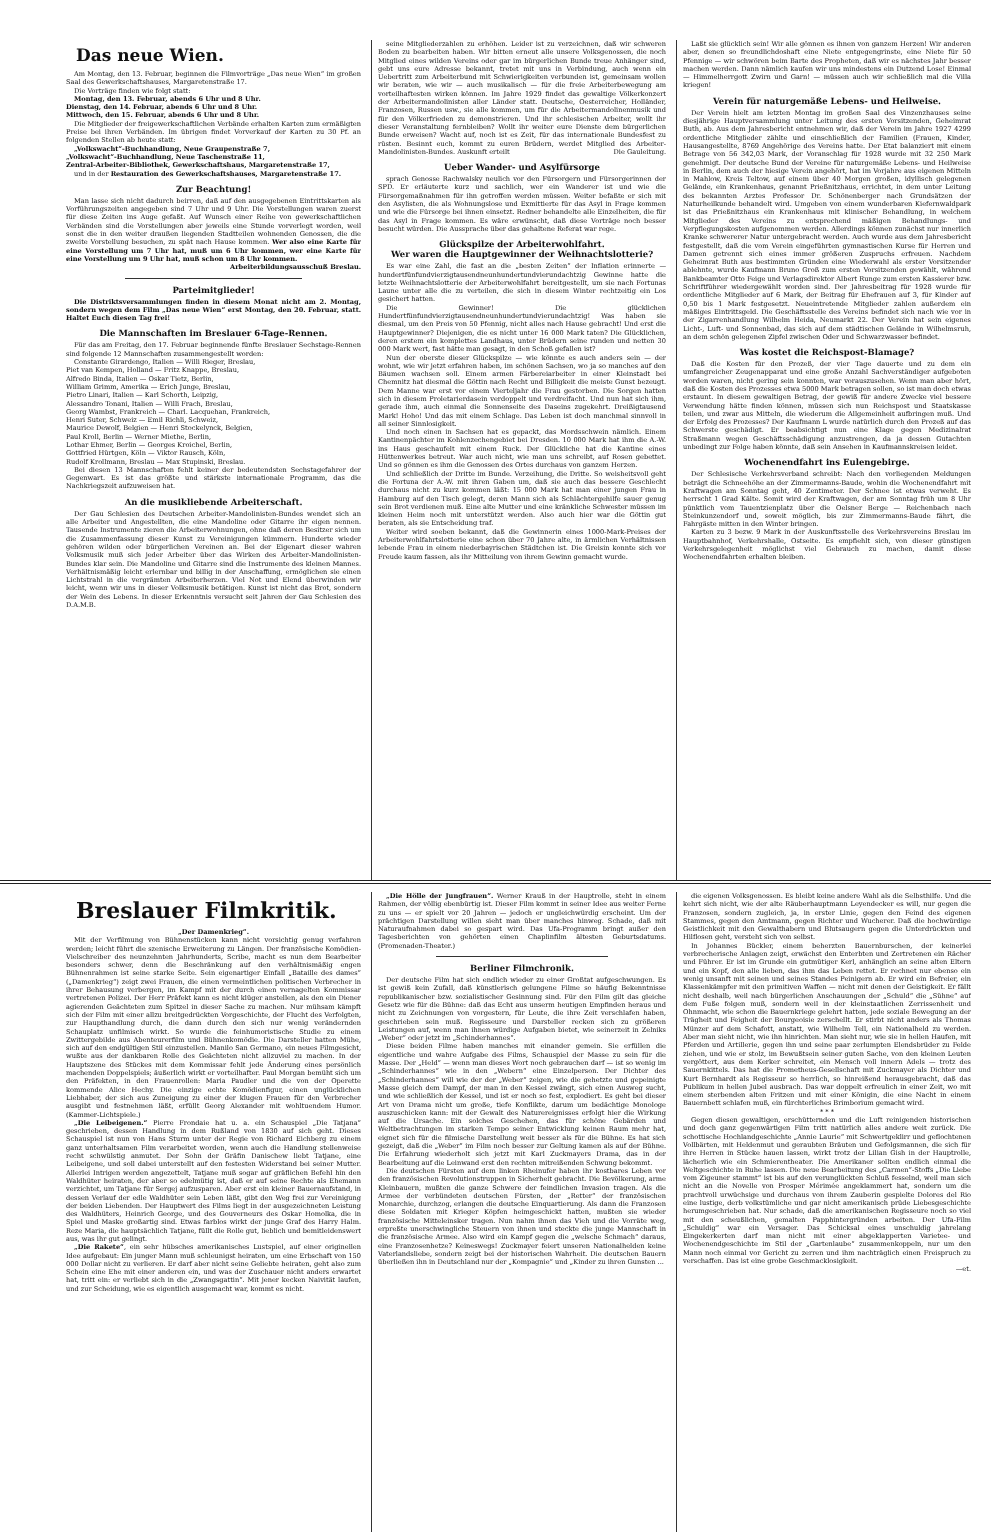Das neue Wien.
Am Montag, den 13. Februar, beginnen die Filmvorträge „Das neue Wien“ im großen Saal des Gewerkschaftshauses, Margaretenstraße 17.
Die Vorträge finden wie folgt statt:
Montag, den 13. Februar, abends 6 Uhr und 8 Uhr.
Dienstag, den 14. Februar, abends 6 Uhr und 8 Uhr.
Mittwoch, den 15. Februar, abends 6 Uhr und 8 Uhr.
Die Mitglieder der freigewerkschaftlichen Verbände erhalten Karten zum ermäßigten Preise bei ihren Verbänden. Im übrigen findet Vorverkauf der Karten zu 30 Pf. an folgenden Stellen ab heute statt:
„Volkswacht“-Buchhandlung, Neue Graupenstraße 7,
„Volkswacht“-Buchhandlung, Neue Taschenstraße 11,
Zentral-Arbeiter-Bibliothek, Gewerkschaftshaus, Margaretenstraße 17,
und in der Restauration des Gewerkschaftshauses, Margaretenstraße 17.
Zur Beachtung!
Man lasse sich nicht dadurch beirren, daß auf den ausgegebenen Eintrittskarten als Vorführungszeiten angegeben sind 7 Uhr und 9 Uhr. Die Vorstellungen waren zuerst für diese Zeiten ins Auge gefaßt. Auf Wunsch einer Reihe von gewerkschaftlichen Verbänden sind die Vorstellungen aber jeweils eine Stunde vorverlegt worden, weil sonst die in den weiter draußen liegenden Stadtteilen wohnenden Genossen, die die zweite Vorstellung besuchen, zu spät nach Hause kommen. Wer also eine Karte für eine Vorstellung um 7 Uhr hat, muß um 6 Uhr kommen, wer eine Karte für eine Vorstellung um 9 Uhr hat, muß schon um 8 Uhr kommen.
Arbeiterbildungsausschuß Breslau.
Parteimitglieder!
Die Distriktsversammlungen finden in diesem Monat nicht am 2. Montag, sondern wegen dem Film „Das neue Wien“ erst Montag, den 20. Februar, statt. Haltet Euch diesen Tag frei!
Die Mannschaften im Breslauer 6-Tage-Rennen.
Für das am Freitag, den 17. Februar beginnende fünfte Breslauer Sechstage-Rennen sind folgende 12 Mannschaften zusammengestellt worden:
Constante Girardengo, Italien — Willi Rieger, Breslau,
Piet van Kempen, Holland — Fritz Knappe, Breslau,
Alfredo Binda, Italien — Oskar Tietz, Berlin,
William Grimm, Amerika — Erich Junge, Breslau,
Pietro Linari, Italien — Karl Schorth, Leipzig,
Alessandro Tonani, Italien — Willi Frach, Breslau,
Georg Wambst, Frankreich — Charl. Lacquehan, Frankreich,
Henri Suter, Schweiz — Emil Richli, Schweiz,
Maurice Dewolf, Belgien — Henri Stockelynck, Belgien,
Paul Kroll, Berlin — Werner Miethe, Berlin,
Lothar Ehmer, Berlin — Georges Kroichel, Berlin,
Gottfried Hürtgen, Köln — Viktor Rausch, Köln,
Rudolf Krollmann, Breslau — Max Stupinski, Breslau.
Bei diesen 13 Mannschaften fehlt keiner der bedeutendsten Sechstagefahrer der Gegenwart. Es ist das größte und stärkste internationale Programm, das die Nachkriegszeit aufzuweisen hat.
An die musikliebende Arbeiterschaft.
Der Gau Schlesien des Deutschen Arbeiter-Mandolinisten-Bundes wendet sich an alle Arbeiter und Angestellten, die eine Mandoline oder Gitarre ihr eigen nennen. Tausende Instrumente zieren die Arbeiterwohnungen, ohne daß deren Besitzer sich um die Zusammenfassung dieser Kunst zu Vereinigungen kümmern. Hunderte wieder gehören wilden oder bürgerlichen Vereinen an. Bei der Eigenart dieser wahren Volksmusik muß sich jeder Arbeiter über das Wirken des Arbeiter-Mandolinisten-Bundes klar sein. Die Mandoline und Gitarre sind die Instrumente des kleinen Mannes. Verhältnismäßig leicht erlernbar und billig in der Anschaffung, ermöglichen sie einen Lichtstrahl in die vergrämten Arbeiterherzen. Viel Not und Elend überwinden wir leicht, wenn wir uns in dieser Volksmusik betätigen. Kunst ist nicht das Brot, sondern der Wein des Lebens. In dieser Erkenntnis versucht seit Jahren der Gau Schlesien des D.A.M.B.
seine Mitgliederzahlen zu erhöhen. Leider ist zu verzeichnen, daß wir schweren Boden zu bearbeiten haben. Wir bitten erneut alle unsere Volksgenossen, die noch Mitglied eines wilden Vereins oder gar im bürgerlichen Bunde treue Anhänger sind, gebt uns eure Adresse bekannt, tretet mit uns in Verbindung, auch wenn ein Uebertritt zum Arbeiterbund mit Schwierigkeiten verbunden ist, gemeinsam wollen wir beraten, wie wir — auch musikalisch — für die freie Arbeiterbewegung am vorteilhaftesten wirken können. Im Jahre 1929 findet das gewaltige Völkerkonzert der Arbeitermandolinisten aller Länder statt. Deutsche, Oesterreicher, Holländer, Franzosen, Russen usw., sie alle kommen, um für die Arbeitermandolinenmusik und für den Völkerfrieden zu demonstrieren. Und ihr schlesischen Arbeiter, wollt ihr dieser Veranstaltung fernbleiben? Wollt ihr weiter eure Dienste dem bürgerlichen Bunde erweisen? Wacht auf, noch ist es Zeit, für das internationale Bundesfest zu rüsten. Besinnt euch, kommt zu euren Brüdern, werdet Mitglied des Arbeiter-Mandolinisten-Bundes. Auskunft erteilt Die Gauleitung.
Ueber Wander- und Asylfürsorge
sprach Genosse Rachwalsky neulich vor den Fürsorgern und Fürsorgerinnen der SPD. Er erläuterte kurz und sachlich, wer ein Wanderer ist und wie die Fürsorgemaßnahmen für ihn getroffen werden müssen. Weiter befaßte er sich mit den Asylisten, die als Wohnungslose und Exmittierte für das Asyl in Frage kommen und wie die Fürsorge bei ihnen einsetzt. Redner behandelte alle Einzelheiten, die für das Asyl in Frage kommen. Es wäre erwünscht, daß diese Vorträge noch besser besucht würden. Die Aussprache über das gehaltene Referat war rege.
Glückspilze der Arbeiterwohlfahrt.
Wer waren die Hauptgewinner der Weihnachtslotterie?
Es war eine Zahl, die fast an die „besten Zeiten“ der Inflation erinnerte — hundertfünfundvierzigtausendneunhundertundvierundachtzig Gewinne hatte die letzte Weihnachtslotterie der Arbeiterwohlfahrt bereitgestellt, um sie nach Fortunas Laune unter alle die zu verteilen, die sich in diesem Winter rechtzeitig ein Los gesichert hatten.
Die Gewinner! Die glücklichen Hundertfünfundvierzigtausendneunhundertundvierundachtzig! Was haben sie diesmal, um den Preis von 50 Pfennig, nicht alles nach Hause gebracht! Und erst die Hauptgewinner? Diejenigen, die es nicht unter 16 000 Mark taten? Die Glücklichen, deren erstem ein komplettes Landhaus, unter Brüdern seine runden und netten 30 000 Mark wert, fast hätte man gesagt, in den Schoß gefallen ist?
Nun der oberste dieser Glückspilze — wie könnte es auch anders sein — der wohnt, wie wir jetzt erfahren haben, im schönen Sachsen, wo ja so manches auf den Bäumen wachsen soll. Einem armen Färbereiarbeiter in einer Kleinstadt bei Chemnitz hat diesmal die Göttin nach Recht und Billigkeit die meiste Gunst bezeugt. Dem Manne war erst vor einem Vierteljahr die Frau gestorben. Die Sorgen hatten sich in diesem Proletarierdasein verdoppelt und verdreifacht. Und nun hat sich ihm, gerade ihm, auch einmal die Sonnenseite des Daseins zugekehrt. Dreißigtausend Mark! Hoho! Und das mit einem Schlage. Das Leben ist doch manchmal sinnvoll in all seiner Sinnlosigkeit.
Und noch einen in Sachsen hat es gepackt, das Mordsschwein nämlich. Einem Kantinenpächter im Kohlenzechengebiet bei Dresden. 10 000 Mark hat ihm die A.-W. ins Haus geschaufelt mit einem Ruck. Der Glückliche hat die Kantine eines Hüttenwerkes betreut. War auch nicht, wie man uns schreibt, auf Rosen gebettet. Und so gönnen es ihm die Genossen des Ortes durchaus von ganzem Herzen.
Und schließlich der Dritte im Bunde. Verzeihung, die Dritte. So weisheitsvoll geht die Fortuna der A.-W. mit ihren Gaben um, daß sie auch das bessere Geschlecht durchaus nicht zu kurz kommen läßt: 15 000 Mark hat man einer jungen Frau in Hamburg auf den Tisch gelegt, deren Mann sich als Schlächtergehilfe sauer genug sein Brot verdienen muß. Eine alte Mutter und eine kränkliche Schwester müssen im kleinen Heim noch mit unterstützt werden. Also auch hier war die Göttin gut beraten, als sie Entscheidung traf.
Weiter wird soeben bekannt, daß die Gewinnerin eines 1000-Mark-Preises der Arbeiterwohlfahrtslotterie eine schon über 70 Jahre alte, in ärmlichen Verhältnissen lebende Frau in einem niederbayrischen Städtchen ist. Die Greisin konnte sich vor Freude kaum fassen, als ihr Mitteilung von ihrem Gewinn gemacht wurde.
Laßt sie glücklich sein! Wir alle gönnen es ihnen von ganzem Herzen! Wir anderen aber, denen so freundlichdoshaft eine Niete entgegengrinste, eine Niete für 50 Pfennige — wir schwören beim Barte des Propheten, daß wir es nächstes Jahr besser machen werden. Dann nämlich kaufen wir uns mindestens ein Dutzend Lose! Einmal — Himmelherrgott Zwirn und Garn! — müssen auch wir schließlich mal die Villa kriegen!
Verein für naturgemäße Lebens- und Heilweise.
Der Verein hielt am letzten Montag im großen Saal des Vinzenzhauses seine diesjährige Hauptversammlung unter Leitung des ersten Vorsitzenden, Geheimrat Buth, ab. Aus dem Jahresbericht entnehmen wir, daß der Verein im Jahre 1927 4299 ordentliche Mitglieder zählte und einschließlich der Familien (Frauen, Kinder, Hausangestellte, 8769 Angehörige des Vereins hatte. Der Etat balanziert mit einem Betrage von 56 342,03 Mark, der Voranschlag für 1928 wurde mit 32 250 Mark genehmigt. Der deutsche Bund der Vereine für naturgemäße Lebens- und Heilweise in Berlin, dem auch der hiesige Verein angehört, hat im Vorjahre aus eigenen Mitteln in Mahlow, Kreis Teltow, auf einem über 40 Morgen großen, idyllisch gelegenen Gelände, ein Krankenhaus, genannt Prießnitzhaus, errichtet, in dem unter Leitung des bekannten Arztes Professor Dr. Schönenberger nach Grundsätzen der Naturheilkunde behandelt wird. Umgeben von einem wunderbaren Kiefernwaldpark ist das Prießnitzhaus ein Krankenhaus mit klinischer Behandlung, in welchem Mitglieder des Vereins zu entsprechend mäßigen Behandlungs- und Verpflegungskosten aufgenommen werden. Allerdings können zunächst nur innerlich Kranke schwererer Natur untergebracht werden. Auch wurde aus dem Jahresbericht festgestellt, daß die vom Verein eingeführten gymnastischen Kurse für Herren und Damen getrennt sich eines immer größeren Zuspruchs erfreuen. Nachdem Geheimrat Buth aus bestimmten Gründen eine Wiederwahl als erster Vorsitzender ablehnte, wurde Kaufmann Bruno Groß zum ersten Vorsitzenden gewählt, während Bankbeamter Otto Feige und Verlagsdirektor Albert Runge zum ersten Kassierer bzw. Schriftführer wiedergewählt worden sind. Der Jahresbeitrag für 1928 wurde für ordentliche Mitglieder auf 6 Mark, der Beitrag für Ehefrauen auf 3, für Kinder auf 0,50 bis 1 Mark festgesetzt. Neueintretende Mitglieder zahlen außerdem ein mäßiges Eintrittsgeld. Die Geschäftsstelle des Vereins befindet sich nach wie vor in der Zigarrenhandlung Wilhelm Heida, Neumarkt 22. Der Verein hat sein eigenes Licht-, Luft- und Sonnenbad, das sich auf dem städtischen Gelände in Wilhelmsruh, an dem schön gelegenen Zipfel zwischen Oder und Schwarzwasser befindet.
Was kostet die Reichspost-Blamage?
Daß die Kosten für den Prozeß, der vier Tage dauerte und zu dem ein umfangreicher Zeugenapparat und eine große Anzahl Sachverständiger aufgeboten worden waren, nicht gering sein konnten, war vorauszusehen. Wenn man aber hört, daß die Kosten des Prozesses etwa 5000 Mark betragen sollen, so ist man doch etwas erstaunt. In diesem gewaltigen Betrag, der gewiß für andere Zwecke viel bessere Verwendung hätte finden können, müssen sich nun Reichspost und Staatskasse teilen, und zwar aus Mitteln, die wiederum die Allgemeinheit aufbringen muß. Und der Erfolg des Prozesses? Der Kaufmann L wurde natürlich durch den Prozeß auf das Schwerste geschädigt. Er beabsichtigt nun eine Klage gegen Medizinalrat Straßmann wegen Geschäftsschädigung anzustrengen, da ja dessen Gutachten unbedingt zur Folge haben könnte, daß sein Ansehen in Kaufmannskreisen leidet.
Wochenendfahrt ins Eulengebirge.
Der Schlesische Verkehrsverband schreibt: Nach den vorliegenden Meldungen beträgt die Schneehöhe an der Zimmermanns-Baude, wohin die Wochenendfahrt mit Kraftwagen am Sonntag geht, 40 Zentimeter. Der Schnee ist etwas verweht. Es herrscht 1 Grad Kälte. Somit wird der Kraftwagen, der am Sonntag früh um 8 Uhr pünktlich vom Tauentzienplatz über die Oelsner Berge — Reichenbach nach Steinkunzendorf und, soweit möglich, bis zur Zimmermanns-Baude fährt, die Fahrgäste mitten in den Winter bringen.
Karten zu 3 bezw. 9 Mark in der Auskunftsstelle des Verkehrsvereins Breslau im Hauptbahnhof, Verkehrshalle, Ostseite. Es empfiehlt sich, von dieser günstigen Verkehrsgelegenheit möglichst viel Gebrauch zu machen, damit diese Wochenendfahrten erhalten bleiben.
Breslauer Filmkritik.
„Der Damenkrieg“.
Mit der Verfilmung von Bühnenstücken kann nicht vorsichtig genug verfahren werden; leicht führt die szenische Erweiterung zu Längen. Der französische Komödien-Vielschreiber des neunzehnten Jahrhunderts, Scribe, macht es nun dem Bearbeiter besonders schwer, denn die Beschränkung auf den verhältnismäßig engen Bühnenrahmen ist seine starke Seite. Sein eigenartiger Einfall „Bataille des dames“ („Damenkrieg“) zeigt zwei Frauen, die einen vermeintlichen politischen Verbrecher in ihrer Behausung verbergen, im Kampf mit der durch einen vernagelten Kommissar vertretenen Polizei. Der Herr Präfekt kann es nicht klüger anstellen, als den ein Diener agierenden Geächteten zum Spitzel in dieser Sache zu machen. Nur mühsam kämpft sich der Film mit einer allzu breitgedrückten Vorgeschichte, der Flucht des Verfolgten, zur Haupthandlung durch, die dann durch den sich nur wenig verändernden Schauplatz unfilmisch wirkt. So wurde die feinhumoristische Studie zu einem Zwittergebilde aus Abenteurerfilm und Bühnenkomödie. Die Darsteller hatten Mühe, sich auf den endgültigen Stil einzustellen. Manilo San Germano, ein neues Filmgesicht, wußte aus der dankbaren Rolle des Geächteten nicht allzuviel zu machen. In der Hauptszene des Stückes mit dem Kommissar fehlt jede Änderung eines persönlich machenden Doppelspiels; äußerlich wirkt er vorteilhafter. Paul Morgan bemüht sich um den Präfekten, in den Frauenrollen: Maria Paudler und die von der Operette kommende Alice Hechy. Die einzige echte Komödienfigur, einen unglücklichen Liebhaber, der sich aus Zuneigung zu einer der klugen Frauen für den Verbrecher ausgibt und festnehmen läßt, erfüllt Georg Alexander mit wohltuendem Humor. (Kammer-Lichtspiele.)
„Die Leibeigenen.“ Pierre Frondaie hat u. a. ein Schauspiel „Die Tatjana“ geschrieben, dessen Handlung in dem Rußland von 1830 auf sich geht. Dieses Schauspiel ist nun von Hans Sturm unter der Regie von Richard Eichberg zu einem ganz unterhaltsamen Film verarbeitet worden, wenn auch die Handlung stellenweise recht schwülstig anmutet. Der Sohn der Gräfin Danischew liebt Tatjane, eine Leibeigene, und soll dabei unterstellt auf den festesten Widerstand bei seiner Mutter. Allerlei Intrigen werden angezettelt, Tatjane muß sogar auf gräflichen Befehl hin den Waldhüter heiraten, der aber so edelmütig ist, daß er auf seine Rechte als Ehemann verzichtet, um Tatjane für Sergej aufzusparen. Aber erst ein kleiner Bauernaufstand, in dessen Verlauf der edle Waldhüter sein Leben läßt, gibt den Weg frei zur Vereinigung der beiden Liebenden. Der Hauptwert des Films liegt in der ausgezeichneten Leistung des Waldhüters, Heinrich George, und des Gouverneurs des Oskar Homolka, die in Spiel und Maske großartig sind. Etwas farblos wirkt der junge Graf des Harry Halm. Reze Maria, die hauptsächlich Tatjane, füllt die Rolle gut, lieblich und bemitleidenswert aus, was ihr gut gelingt.
„Die Rakete“, ein sehr hübsches amerikanisches Lustspiel, auf einer originellen Idee aufgebaut: Ein junger Mann muß schleunigst heiraten, um eine Erbschaft von 150 000 Dollar nicht zu verlieren. Er darf aber nicht seine Geliebte heiraten, geht also zum Schein eine Ehe mit einer anderen ein, und was der Zuschauer nicht anders erwartet hat, tritt ein: er verliebt sich in die „Zwangsgattin“. Mit jener kecken Naivität laufen, und zur Scheidung, wie es eigentlich ausgemacht war, kommt es nicht.
„Die Hölle der Jungfrauen“. Werner Krauß in der Hauptrolle, steht in einem Rahmen, der völlig ebenbürtig ist. Dieser Film kommt in seiner Idee aus weiter Ferne zu uns — er spielt vor 20 Jahren — jedoch er ungleichwürdig erscheint. Um der prächtigen Darstellung willen sieht man über manches hinweg. Schade, daß mit Naturaufnahmen dabei so gespart wird. Das Ufa-Programm bringt außer den Tagesberichten von gehörten einen Chaplinfilm ältesten Geburtsdatums. (Promenaden-Theater.)
Berliner Filmchronik.
Der deutsche Film hat sich endlich wieder zu einer Großtat aufgeschwungen. Es ist gewiß kein Zufall, daß künstlerisch gelungene Filme so häufig Bekenntnisse republikanischer bzw. sozialistischer Gesinnung sind. Für den Film gilt das gleiche Gesetz wie für die Bühne: daß das Echt aus unserm heutigen Empfinden heraus und nicht zu Zeichnungen von vorgestern, für Leute, die ihre Zeit verschlafen haben, geschrieben sein muß. Regisseure und Darsteller recken sich zu größeren Leistungen auf, wenn man ihnen würdige Aufgaben bietet, wie seinerzeit in Zelniks „Weber“ oder jetzt im „Schinderhannes“.
Diese beiden Filme haben manches mit einander gemein. Sie erfüllen die eigentliche und wahre Aufgabe des Films, Schauspiel der Masse zu sein für die Masse. Der „Held“ — wenn man dieses Wort noch gebrauchen darf — ist so wenig im „Schinderhannes“ wie in den „Webern“ eine Einzelperson. Der Dichter des „Schinderhannes“ will wie der der „Weber“ zeigen, wie die gehetzte und gepeinigte Masse gleich dem Dampf, der man in den Kessel zwängt, sich einen Ausweg sucht, und wie schließlich der Kessel, und ist er noch so fest, explodiert. Es geht bei dieser Art von Drama nicht um große, tiefe Konflikte, darum um bedächtige Monologe auszuschicken kann: mit der Gewalt des Naturereignisses erfolgt hier die Wirkung auf die Ursache. Ein solches Geschehen, das für schöne Gebärden und Weltbetrachtungen im starken Tempo seiner Entwicklung keinen Raum mehr hat, eignet sich für die filmische Darstellung weit besser als für die Bühne. Es hat sich gezeigt, daß die „Weber“ im Film noch besser zur Geltung kamen als auf der Bühne. Die Erfahrung wiederholt sich jetzt mit Karl Zuckmayers Drama, das in der Bearbeitung auf die Leinwand erst den rechten mitreißenden Schwung bekommt.
Die deutschen Fürsten auf dem linken Rheinufer haben ihr kostbares Leben vor den französischen Revolutionstruppen in Sicherheit gebracht. Die Bevölkerung, arme Kleinbauern, mußten die ganze Schwere der feindlichen Invasion tragen. Als die Armee der verbündeten deutschen Fürsten, der „Retter“ der französischen Monarchie, durchzog, erlangen die deutsche Einquartierung. Als dann die Franzosen diese Soldaten mit Krieger Köpfen heimgeschickt hatten, mußten sie wieder französische Mitteleinsker tragen. Nun nahm ihnen das Vieh und die Vorräte weg, erpreßte unerschwingliche Steuern von ihnen und steckte die junge Mannschaft in die französische Armee. Also wird ein Kampf gegen die „welsche Schmach“ daraus, eine Franzosenhetze? Keineswegs! Zuckmayer feiert unseren Nationalhelden keine Vaterlandsliebe, sondern zeigt bei der historischen Wahrheit. Die deutschen Bauern überließen ihn in Deutschland nur der „Kompagnie“ und „Kinder zu ihren Gunsten ...
die eigenen Volksgenossen. Es bleibt keine andere Wahl als die Selbsthilfe. Und die kehrt sich nicht, wie der alte Räuberhauptmann Leyendecker es will, nur gegen die Franzosen, sondern zugleich, ja, in erster Linie, gegen den Feind des eigenen Stammes, gegen den Amtmann, gegen Richter und Wucherer. Daß die hochwürdige Geistlichkeit mit den Gewalthabern und Blutsaugern gegen die Unterdrückten und Hilflosen geht, versteht sich von selbst.
In Johannes Bückler, einem beherzten Bauernburschen, der keinerlei verbrecherische Anlagen zeigt, erwächst den Enterbten und Zertretenen ein Rächer und Führer. Er ist im Grunde ein gutmütiger Kerl, anhänglich an seine alten Eltern und ein Kopf, den alle lieben, das ihm das Leben rettet. Er rechnet nur ebenso ein wenig unsanft mit seinen und seines Standes Peinigern ab. Er wird ein Befreier, ein Klassenkämpfer mit den primitiven Waffen — nicht mit denen der Geistigkeit. Er fällt nicht deshalb, weil nach bürgerlichen Anschauungen der „Schuld“ die „Sühne“ auf dem Fuße folgen muß, sondern weil in der kleinstaatlichen Zerrissenheit und Ohnmacht, wie schon die Bauernkriege gelehrt hatten, jede soziale Bewegung an der Trägheit und Feigheit der Bourgeoisie zerschellt. Er stirbt nicht anders als Thomas Münzer auf dem Schafott, anstatt, wie Wilhelm Tell, ein Nationalheld zu werden. Aber man sieht nicht, wie ihn hinrichten. Man sieht nur, wie sie in hellen Haufen, mit Pferden und Artillerie, gegen ihn und seine paar zerlumpten Elendsbrüder zu Felde ziehen, und wie er stolz, im Bewußtsein seiner guten Sache, von den kleinen Leuten vergöttert, aus dem Kerker schreitet, ein Mensch voll innern Adels — trotz des Sauernkittels. Das hat die Prometheus-Gesellschaft mit Zuckmayer als Dichter und Kurt Bernhardt als Regisseur so herrlich, so hinreißend herausgebracht, daß das Publikum in hellen Jubel ausbrach. Das war doppelt erfreulich in einer Zeit, wo mit einem sterbenden alten Fritzen und mit einer Königin, die eine Nacht in einem Bauernbett schlafen muß, ein fürchterliches Brimborium gemacht wird.
* * *
Gegen diesen gewaltigen, erschütternden und die Luft reinigenden historischen und doch ganz gegenwärtigen Film tritt natürlich alles andere weit zurück. Die schottische Hochlandgeschichte „Annie Laurie“ mit Schwertgeklirr und geflochtenen Vollbärten, mit Heldenmut und geraubten Bräuten und Gefolgsmannen, die sich für ihre Herren in Stücke hauen lassen, wirkt trotz der Lilian Gish in der Hauptrolle, lächerlich wie ein Schmierentheater. Die Amerikaner sollten endlich einmal die Weltgeschichte in Ruhe lassen. Die neue Bearbeitung des „Carmen“-Stoffs „Die Liebe vom Zigeuner stammt“ ist bis auf den verunglückten Schluß fesselnd, weil man sich nicht an die Novelle von Prosper Mérimée angeklammert hat, sondern um die prachtvoll urwüchsige und durchaus von ihrem Zauberin gespielte Dolores del Rio eine lustige, derb volkstümliche und gar nicht amerikanisch prüde Liebesgeschichte herumgeschrieben hat. Nur schade, daß die amerikanischen Regisseure noch so viel mit den scheußlichen, gemalten Papphintergründen arbeiten. Der Ufa-Film „Schuldig“ war ein Versager. Das Schicksal eines unschuldig jahrelang Eingekerkerten darf man nicht mit einer abgeklapperten Varietee- und Wochenendgeschichte im Stil der „Gartenlaube“ zusammenkoppeln, nur um den Mann noch einmal vor Gericht zu zerren und ihm nachträglich einen Freispruch zu verschaffen. Das ist eine grobe Geschmacklosigkeit.
—et.